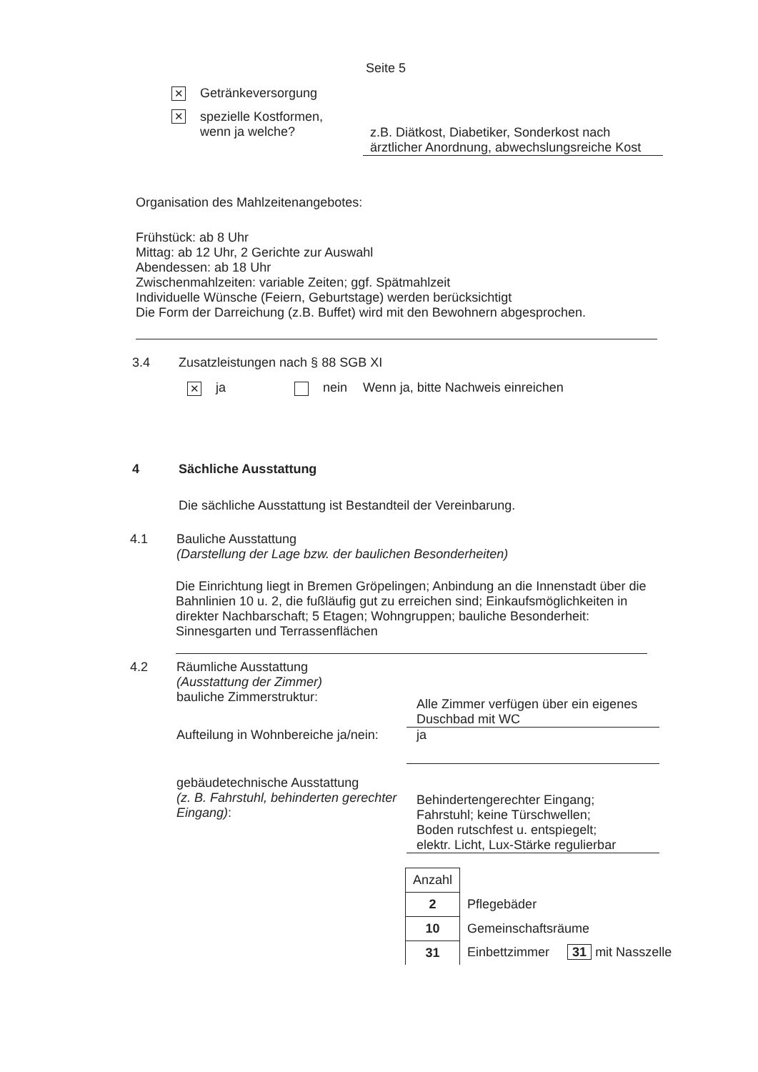Seite 5
✕ Getränkeversorgung
✕ spezielle Kostformen,
wenn ja welche?
z.B. Diätkost, Diabetiker, Sonderkost nach ärztlicher Anordnung, abwechslungsreiche Kost
Organisation des Mahlzeitenangebotes:
Frühstück: ab 8 Uhr
Mittag: ab 12 Uhr, 2 Gerichte zur Auswahl
Abendessen: ab 18 Uhr
Zwischenmahlzeiten: variable Zeiten; ggf. Spätmahlzeit
Individuelle Wünsche (Feiern, Geburtstage) werden berücksichtigt
Die Form der Darreichung (z.B. Buffet) wird mit den Bewohnern abgesprochen.
3.4 Zusatzleistungen nach § 88 SGB XI
✕ ja nein Wenn ja, bitte Nachweis einreichen
4 Sächliche Ausstattung
Die sächliche Ausstattung ist Bestandteil der Vereinbarung.
4.1 Bauliche Ausstattung
(Darstellung der Lage bzw. der baulichen Besonderheiten)
Die Einrichtung liegt in Bremen Gröpelingen; Anbindung an die Innenstadt über die Bahnlinien 10 u. 2, die fußläufig gut zu erreichen sind; Einkaufsmöglichkeiten in direkter Nachbarschaft; 5 Etagen; Wohngruppen; bauliche Besonderheit: Sinnesgarten und Terrassenflächen
4.2 Räumliche Ausstattung
(Ausstattung der Zimmer)
bauliche Zimmerstruktur:
Alle Zimmer verfügen über ein eigenes Duschbad mit WC
Aufteilung in Wohnbereiche ja/nein:
ja
gebäudetechnische Ausstattung
(z. B. Fahrstuhl, behinderten gerechter Eingang):
Behindertengerechter Eingang;
Fahrstuhl; keine Türschwellen;
Boden rutschfest u. entspiegelt;
elektr. Licht, Lux-Stärke regulierbar
| Anzahl | |
| 2 | Pflegebäder |
| 10 | Gemeinschaftsräume |
| 31 | Einbettzimmer 31 mit Nasszelle |